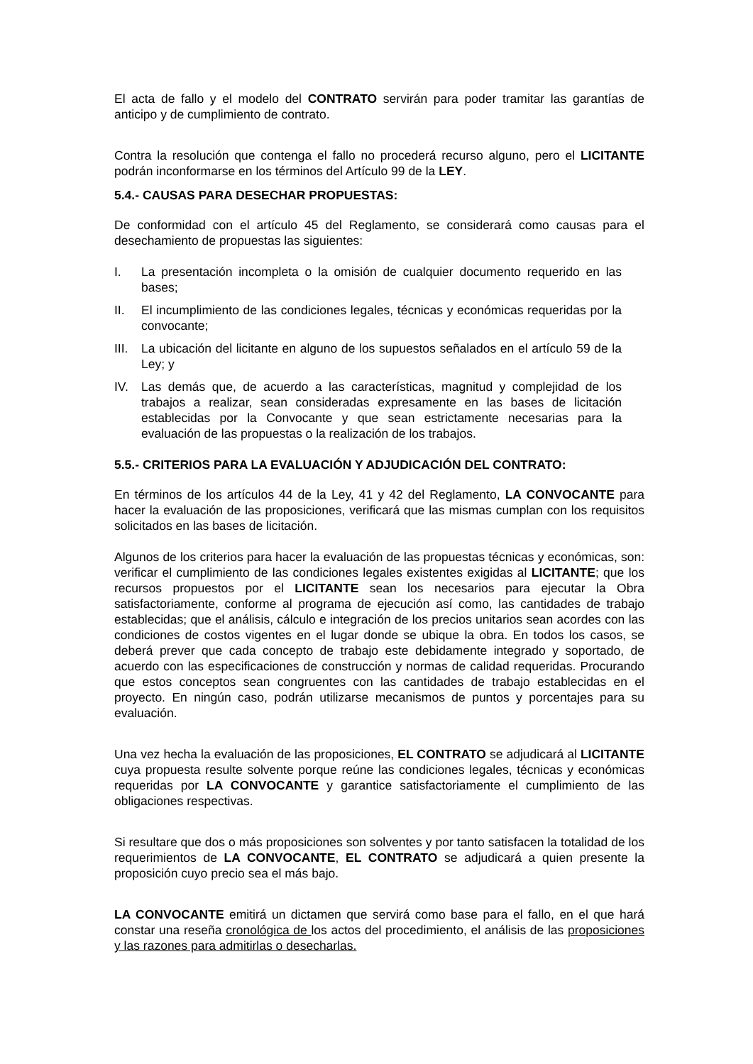El acta de fallo y el modelo del CONTRATO servirán para poder tramitar las garantías de anticipo y de cumplimiento de contrato.
Contra la resolución que contenga el fallo no procederá recurso alguno, pero el LICITANTE podrán inconformarse en los términos del Artículo 99 de la LEY.
5.4.- CAUSAS PARA DESECHAR PROPUESTAS:
De conformidad con el artículo 45 del Reglamento, se considerará como causas para el desechamiento de propuestas las siguientes:
I. La presentación incompleta o la omisión de cualquier documento requerido en las bases;
II. El incumplimiento de las condiciones legales, técnicas y económicas requeridas por la convocante;
III. La ubicación del licitante en alguno de los supuestos señalados en el artículo 59 de la Ley; y
IV. Las demás que, de acuerdo a las características, magnitud y complejidad de los trabajos a realizar, sean consideradas expresamente en las bases de licitación establecidas por la Convocante y que sean estrictamente necesarias para la evaluación de las propuestas o la realización de los trabajos.
5.5.- CRITERIOS PARA LA EVALUACIÓN Y ADJUDICACIÓN DEL CONTRATO:
En términos de los artículos 44 de la Ley, 41 y 42 del Reglamento, LA CONVOCANTE para hacer la evaluación de las proposiciones, verificará que las mismas cumplan con los requisitos solicitados en las bases de licitación.
Algunos de los criterios para hacer la evaluación de las propuestas técnicas y económicas, son: verificar el cumplimiento de las condiciones legales existentes exigidas al LICITANTE; que los recursos propuestos por el LICITANTE sean los necesarios para ejecutar la Obra satisfactoriamente, conforme al programa de ejecución así como, las cantidades de trabajo establecidas; que el análisis, cálculo e integración de los precios unitarios sean acordes con las condiciones de costos vigentes en el lugar donde se ubique la obra. En todos los casos, se deberá prever que cada concepto de trabajo este debidamente integrado y soportado, de acuerdo con las especificaciones de construcción y normas de calidad requeridas. Procurando que estos conceptos sean congruentes con las cantidades de trabajo establecidas en el proyecto. En ningún caso, podrán utilizarse mecanismos de puntos y porcentajes para su evaluación.
Una vez hecha la evaluación de las proposiciones, EL CONTRATO se adjudicará al LICITANTE cuya propuesta resulte solvente porque reúne las condiciones legales, técnicas y económicas requeridas por LA CONVOCANTE y garantice satisfactoriamente el cumplimiento de las obligaciones respectivas.
Si resultare que dos o más proposiciones son solventes y por tanto satisfacen la totalidad de los requerimientos de LA CONVOCANTE, EL CONTRATO se adjudicará a quien presente la proposición cuyo precio sea el más bajo.
LA CONVOCANTE emitirá un dictamen que servirá como base para el fallo, en el que hará constar una reseña cronológica de los actos del procedimiento, el análisis de las proposiciones y las razones para admitirlas o desecharlas.